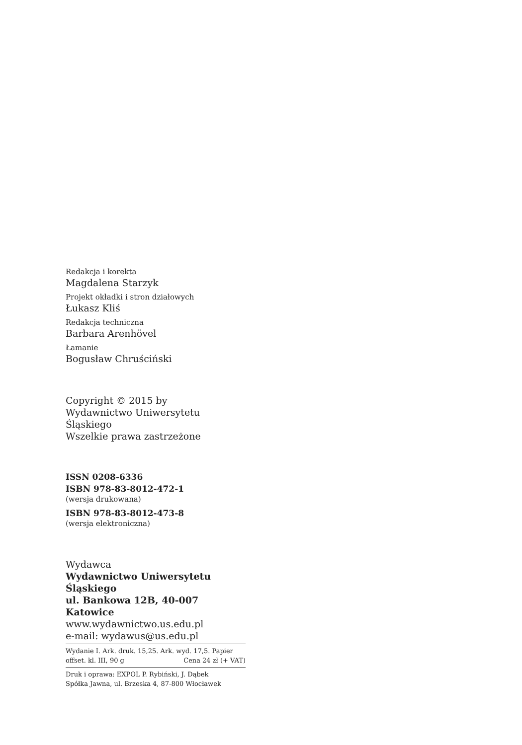Redakcja i korekta
Magdalena Starzyk
Projekt okładki i stron działowych
Łukasz Kliś
Redakcja techniczna
Barbara Arenhövel
Łamanie
Bogusław Chruściński
Copyright © 2015 by
Wydawnictwo Uniwersytetu Śląskiego
Wszelkie prawa zastrzeżone
ISSN 0208-6336
ISBN 978-83-8012-472-1
(wersja drukowana)
ISBN 978-83-8012-473-8
(wersja elektroniczna)
Wydawca
Wydawnictwo Uniwersytetu Śląskiego
ul. Bankowa 12B, 40-007 Katowice
www.wydawnictwo.us.edu.pl
e-mail: wydawus@us.edu.pl
Wydanie I. Ark. druk. 15,25. Ark. wyd. 17,5. Papier
offset. kl. III, 90 g Cena 24 zł (+ VAT)
Druk i oprawa: EXPOL P. Rybiński, J. Dąbek
Spółka Jawna, ul. Brzeska 4, 87-800 Włocławek